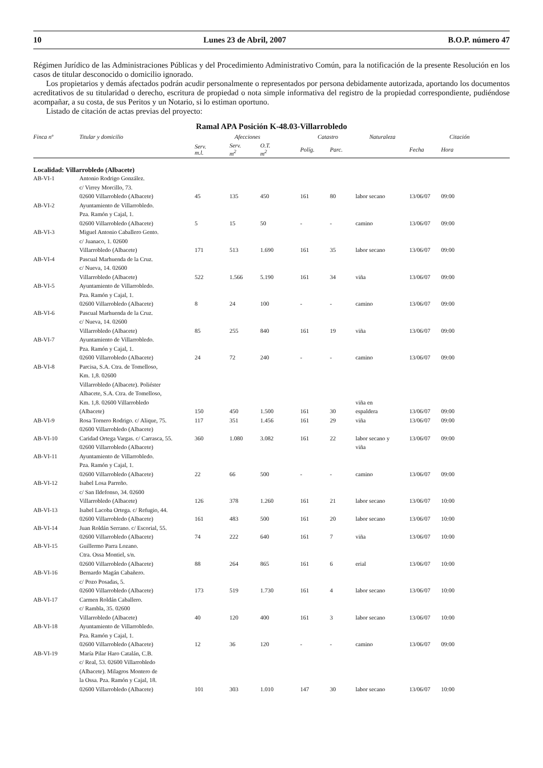10 Lunes 23 de Abril, 2007 B.O.P. número 47
Régimen Jurídico de las Administraciones Públicas y del Procedimiento Administrativo Común, para la notificación de la presente Resolución en los casos de titular desconocido o domicilio ignorado.
Los propietarios y demás afectados podrán acudir personalmente o representados por persona debidamente autorizada, aportando los documentos acreditativos de su titularidad o derecho, escritura de propiedad o nota simple informativa del registro de la propiedad correspondiente, pudiéndose acompañar, a su costa, de sus Peritos y un Notario, si lo estiman oportuno.
Listado de citación de actas previas del proyecto:
Ramal APA Posición K-48.03-Villarrobledo
| Finca nº | Titular y domicilio | Afecciones | | | Catastro | | Naturaleza | Citación | |
| --- | --- | --- | --- | --- | --- | --- | --- | --- | --- |
| | | Serv. m.l. | Serv. m<sup>2</sup> | O.T. m<sup>2</sup> | Políg. | Parc. | | Fecha | Hora |
| Localidad: Villarrobledo (Albacete) | | | | | | | | | |
| AB-VI-1 | Antonio Rodrigo González. c/ Virrey Morcillo, 73. 02600 Villarrobledo (Albacete) | 45 | 135 | 450 | 161 | 80 | labor secano | 13/06/07 | 09:00 |
| AB-VI-2 | Ayuntamiento de Villarrobledo. Pza. Ramón y Cajal, 1. 02600 Villarrobledo (Albacete) | 5 | 15 | 50 | - | - | camino | 13/06/07 | 09:00 |
| AB-VI-3 | Miguel Antonio Caballero Gento. c/ Juanaco, 1. 02600 Villarrobledo (Albacete) | 171 | 513 | 1.690 | 161 | 35 | labor secano | 13/06/07 | 09:00 |
| AB-VI-4 | Pascual Marhuenda de la Cruz. c/ Nueva, 14. 02600 Villarrobledo (Albacete) | 522 | 1.566 | 5.190 | 161 | 34 | viña | 13/06/07 | 09:00 |
| AB-VI-5 | Ayuntamiento de Villarrobledo. Pza. Ramón y Cajal, 1. 02600 Villarrobledo (Albacete) | 8 | 24 | 100 | - | - | camino | 13/06/07 | 09:00 |
| AB-VI-6 | Pascual Marhuenda de la Cruz. c/ Nueva, 14. 02600 Villarrobledo (Albacete) | 85 | 255 | 840 | 161 | 19 | viña | 13/06/07 | 09:00 |
| AB-VI-7 | Ayuntamiento de Villarrobledo. Pza. Ramón y Cajal, 1. 02600 Villarrobledo (Albacete) | 24 | 72 | 240 | - | - | camino | 13/06/07 | 09:00 |
| AB-VI-8 | Parcisa, S.A. Ctra. de Tomelloso, Km. 1,8. 02600 Villarrobledo (Albacete). Poliéster Albacete, S.A. Ctra. de Tomelloso, Km. 1,8. 02600 Villarrobledo (Albacete) | 150 | 450 | 1.500 | 161 | 30 | viña en espaldera | 13/06/07 | 09:00 |
| AB-VI-9 | Rosa Tornero Rodrigo. c/ Alique, 75. 02600 Villarrobledo (Albacete) | 117 | 351 | 1.456 | 161 | 29 | viña | 13/06/07 | 09:00 |
| AB-VI-10 | Caridad Ortega Vargas. c/ Carrasca, 55. 02600 Villarrobledo (Albacete) | 360 | 1.080 | 3.082 | 161 | 22 | labor secano y viña | 13/06/07 | 09:00 |
| AB-VI-11 | Ayuntamiento de Villarrobledo. Pza. Ramón y Cajal, 1. 02600 Villarrobledo (Albacete) | 22 | 66 | 500 | - | - | camino | 13/06/07 | 09:00 |
| AB-VI-12 | Isabel Losa Parreño. c/ San Ildefonso, 34. 02600 Villarrobledo (Albacete) | 126 | 378 | 1.260 | 161 | 21 | labor secano | 13/06/07 | 10:00 |
| AB-VI-13 | Isabel Lacoba Ortega. c/ Refugio, 44. 02600 Villarrobledo (Albacete) | 161 | 483 | 500 | 161 | 20 | labor secano | 13/06/07 | 10:00 |
| AB-VI-14 | Juan Roldán Serrano. c/ Escorial, 55. 02600 Villarrobledo (Albacete) | 74 | 222 | 640 | 161 | 7 | viña | 13/06/07 | 10:00 |
| AB-VI-15 | Guillermo Parra Lozano. Ctra. Ossa Montiel, s/n. 02600 Villarrobledo (Albacete) | 88 | 264 | 865 | 161 | 6 | erial | 13/06/07 | 10:00 |
| AB-VI-16 | Bernardo Magán Cabañero. c/ Pozo Posadas, 5. 02600 Villarrobledo (Albacete) | 173 | 519 | 1.730 | 161 | 4 | labor secano | 13/06/07 | 10:00 |
| AB-VI-17 | Carmen Roldán Caballero. c/ Rambla, 35. 02600 Villarrobledo (Albacete) | 40 | 120 | 400 | 161 | 3 | labor secano | 13/06/07 | 10:00 |
| AB-VI-18 | Ayuntamiento de Villarrobledo. Pza. Ramón y Cajal, 1. 02600 Villarrobledo (Albacete) | 12 | 36 | 120 | - | - | camino | 13/06/07 | 09:00 |
| AB-VI-19 | María Pilar Haro Catalán, C.B. c/ Real, 53. 02600 Villarrobledo (Albacete). Milagros Montero de la Ossa. Pza. Ramón y Cajal, 18. 02600 Villarrobledo (Albacete) | 101 | 303 | 1.010 | 147 | 30 | labor secano | 13/06/07 | 10:00 |